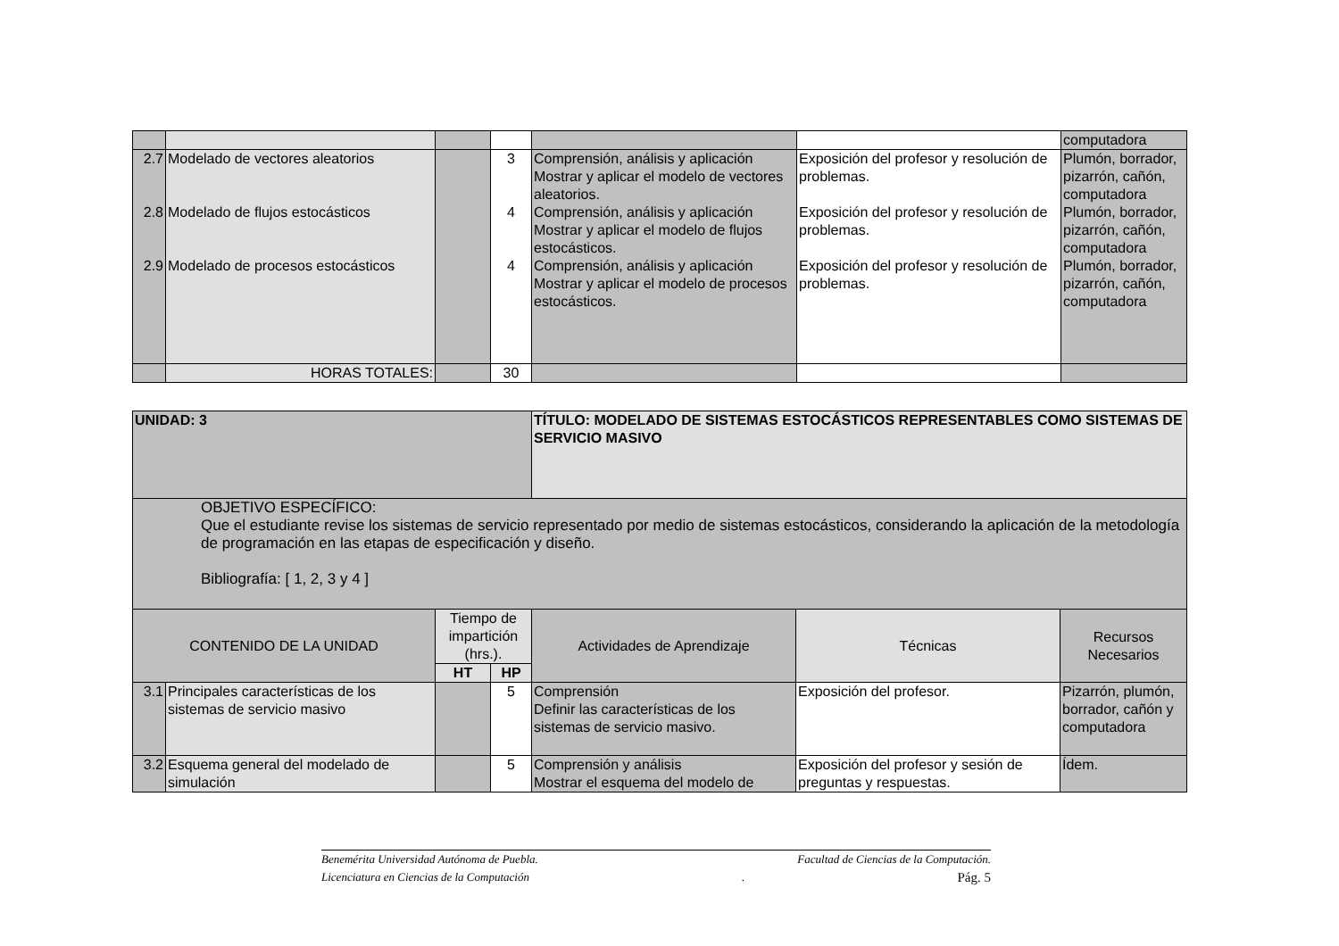| | | | | | | computadora |
| 2.7 2.8 2.9 | Modelado de vectores aleatorios Modelado de flujos estocásticos Modelado de procesos estocásticos | | 3 4 4 | Comprensión, análisis y aplicación Mostrar y aplicar el modelo de vectores aleatorios. Comprensión, análisis y aplicación Mostrar y aplicar el modelo de flujos estocásticos. Comprensión, análisis y aplicación Mostrar y aplicar el modelo de procesos estocásticos. | Exposición del profesor y resolución de problemas. Exposición del profesor y resolución de problemas. Exposición del profesor y resolución de problemas. | Plumón, borrador, pizarrón, cañón, computadora Plumón, borrador, pizarrón, cañón, computadora Plumón, borrador, pizarrón, cañón, computadora |
| | HORAS TOTALES: | | 30 | | | |
| UNIDAD: 3 | | | | TÍTULO: MODELADO DE SISTEMAS ESTOCÁSTICOS REPRESENTABLES COMO SISTEMAS DE SERVICIO MASIVO | | |
| OBJETIVO ESPECÍFICO: Que el estudiante revise los sistemas de servicio representado por medio de sistemas estocásticos, considerando la aplicación de la metodología de programación en las etapas de especificación y diseño. Bibliografía: [ 1, 2, 3 y 4 ] | | | | | | |
| CONTENIDO DE LA UNIDAD | | Tiempo de impartición (hrs.). | | Actividades de Aprendizaje | Técnicas | Recursos Necesarios |
| | | HT | HP | | | |
| 3.1 | Principales características de los sistemas de servicio masivo | | 5 | Comprensión Definir las características de los sistemas de servicio masivo. | Exposición del profesor. | Pizarrón, plumón, borrador, cañón y computadora |
| 3.2 | Esquema general del modelado de simulación | | 5 | Comprensión y análisis Mostrar el esquema del modelo de | Exposición del profesor y sesión de preguntas y respuestas. | Ídem. |
Benemérita Universidad Autónoma de Puebla. Facultad de Ciencias de la Computación.
Licenciatura en Ciencias de la Computación. Pág. 5